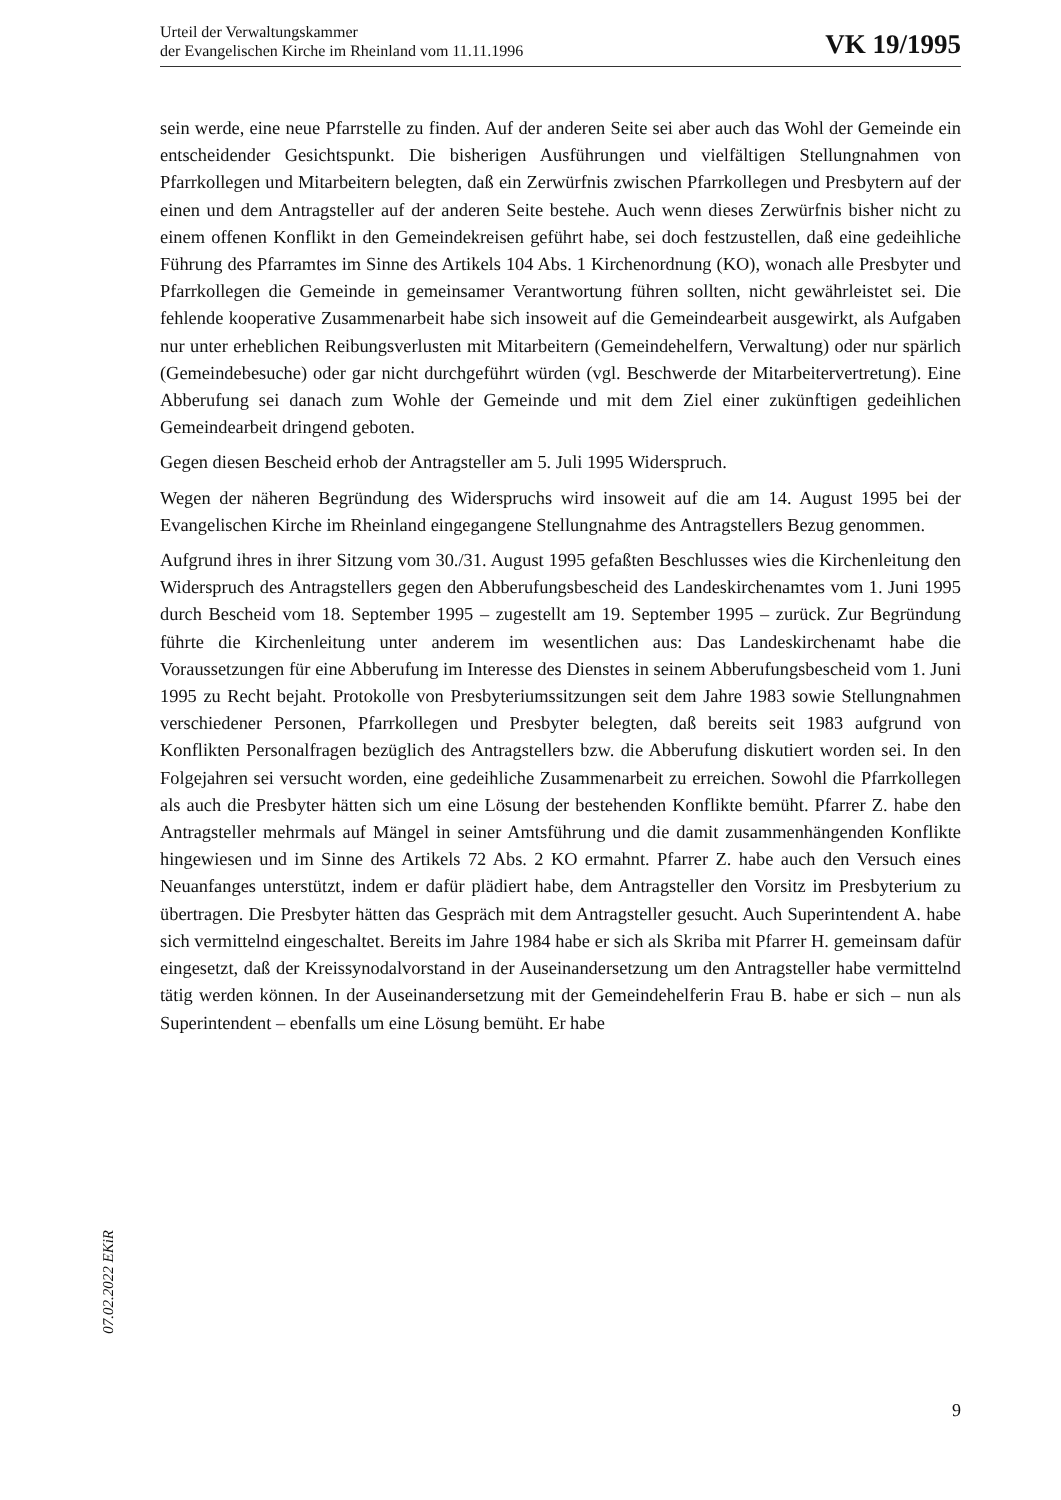Urteil der Verwaltungskammer
der Evangelischen Kirche im Rheinland vom 11.11.1996
VK 19/1995
sein werde, eine neue Pfarrstelle zu finden. Auf der anderen Seite sei aber auch das Wohl der Gemeinde ein entscheidender Gesichtspunkt. Die bisherigen Ausführungen und vielfältigen Stellungnahmen von Pfarrkollegen und Mitarbeitern belegten, daß ein Zerwürfnis zwischen Pfarrkollegen und Presbytern auf der einen und dem Antragsteller auf der anderen Seite bestehe. Auch wenn dieses Zerwürfnis bisher nicht zu einem offenen Konflikt in den Gemeindekreisen geführt habe, sei doch festzustellen, daß eine gedeihliche Führung des Pfarramtes im Sinne des Artikels 104 Abs. 1 Kirchenordnung (KO), wonach alle Presbyter und Pfarrkollegen die Gemeinde in gemeinsamer Verantwortung führen sollten, nicht gewährleistet sei. Die fehlende kooperative Zusammenarbeit habe sich insoweit auf die Gemeindearbeit ausgewirkt, als Aufgaben nur unter erheblichen Reibungsverlusten mit Mitarbeitern (Gemeindehelfern, Verwaltung) oder nur spärlich (Gemeindebesuche) oder gar nicht durchgeführt würden (vgl. Beschwerde der Mitarbeitervertretung). Eine Abberufung sei danach zum Wohle der Gemeinde und mit dem Ziel einer zukünftigen gedeihlichen Gemeindearbeit dringend geboten.
Gegen diesen Bescheid erhob der Antragsteller am 5. Juli 1995 Widerspruch.
Wegen der näheren Begründung des Widerspruchs wird insoweit auf die am 14. August 1995 bei der Evangelischen Kirche im Rheinland eingegangene Stellungnahme des Antragstellers Bezug genommen.
Aufgrund ihres in ihrer Sitzung vom 30./31. August 1995 gefaßten Beschlusses wies die Kirchenleitung den Widerspruch des Antragstellers gegen den Abberufungsbescheid des Landeskirchenamtes vom 1. Juni 1995 durch Bescheid vom 18. September 1995 – zugestellt am 19. September 1995 – zurück. Zur Begründung führte die Kirchenleitung unter anderem im wesentlichen aus: Das Landeskirchenamt habe die Voraussetzungen für eine Abberufung im Interesse des Dienstes in seinem Abberufungsbescheid vom 1. Juni 1995 zu Recht bejaht. Protokolle von Presbyteriumssitzungen seit dem Jahre 1983 sowie Stellungnahmen verschiedener Personen, Pfarrkollegen und Presbyter belegten, daß bereits seit 1983 aufgrund von Konflikten Personalfragen bezüglich des Antragstellers bzw. die Abberufung diskutiert worden sei. In den Folgejahren sei versucht worden, eine gedeihliche Zusammenarbeit zu erreichen. Sowohl die Pfarrkollegen als auch die Presbyter hätten sich um eine Lösung der bestehenden Konflikte bemüht. Pfarrer Z. habe den Antragsteller mehrmals auf Mängel in seiner Amtsführung und die damit zusammenhängenden Konflikte hingewiesen und im Sinne des Artikels 72 Abs. 2 KO ermahnt. Pfarrer Z. habe auch den Versuch eines Neuanfanges unterstützt, indem er dafür plädiert habe, dem Antragsteller den Vorsitz im Presbyterium zu übertragen. Die Presbyter hätten das Gespräch mit dem Antragsteller gesucht. Auch Superintendent A. habe sich vermittelnd eingeschaltet. Bereits im Jahre 1984 habe er sich als Skriba mit Pfarrer H. gemeinsam dafür eingesetzt, daß der Kreissynodalvorstand in der Auseinandersetzung um den Antragsteller habe vermittelnd tätig werden können. In der Auseinandersetzung mit der Gemeindehelferin Frau B. habe er sich – nun als Superintendent – ebenfalls um eine Lösung bemüht. Er habe
07.02.2022 EKiR
9